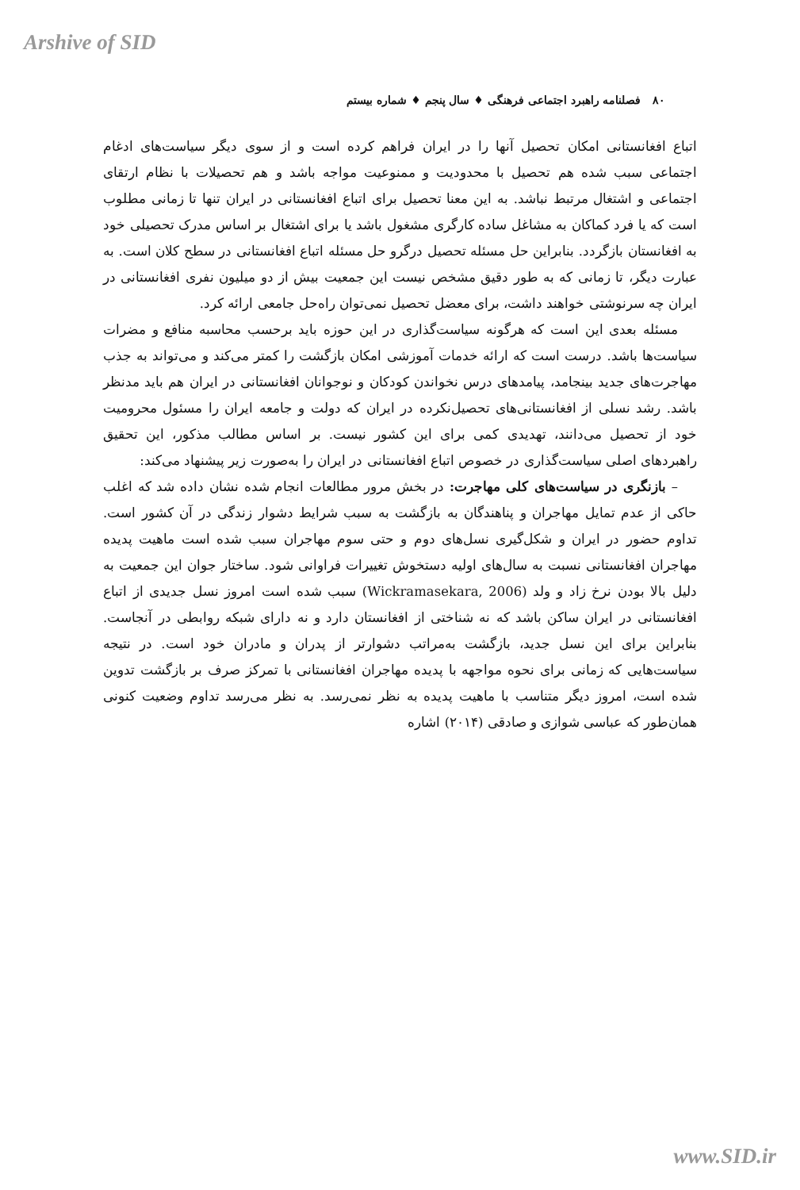Arshive of SID
۸۰ فصلنامه راهبرد اجتماعی فرهنگی ♦ سال پنجم ♦ شماره بیستم
اتباع افغانستانی امکان تحصیل آنها را در ایران فراهم کرده است و از سوی دیگر سیاست‌های ادغام اجتماعی سبب شده هم تحصیل با محدودیت و ممنوعیت مواجه باشد و هم تحصیلات با نظام ارتقای اجتماعی و اشتغال مرتبط نباشد. به این معنا تحصیل برای اتباع افغانستانی در ایران تنها تا زمانی مطلوب است که یا فرد کماکان به مشاغل ساده کارگری مشغول باشد یا برای اشتغال بر اساس مدرک تحصیلی خود به افغانستان بازگردد. بنابراین حل مسئله تحصیل درگرو حل مسئله اتباع افغانستانی در سطح کلان است. به عبارت دیگر، تا زمانی که به طور دقیق مشخص نیست این جمعیت بیش از دو میلیون نفری افغانستانی در ایران چه سرنوشتی خواهند داشت، برای معضل تحصیل نمی‌توان راه‌حل جامعی ارائه کرد.
مسئله بعدی این است که هرگونه سیاست‌گذاری در این حوزه باید برحسب محاسبه منافع و مضرات سیاست‌ها باشد. درست است که ارائه خدمات آموزشی امکان بازگشت را کمتر می‌کند و می‌تواند به جذب مهاجرت‌های جدید بینجامد، پیامدهای درس نخواندن کودکان و نوجوانان افغانستانی در ایران هم باید مدنظر باشد. رشد نسلی از افغانستانی‌های تحصیل‌نکرده در ایران که دولت و جامعه ایران را مسئول محرومیت خود از تحصیل می‌دانند، تهدیدی کمی برای این کشور نیست. بر اساس مطالب مذکور، این تحقیق راهبردهای اصلی سیاست‌گذاری در خصوص اتباع افغانستانی در ایران را به‌صورت زیر پیشنهاد می‌کند:
– بازنگری در سیاست‌های کلی مهاجرت: در بخش مرور مطالعات انجام شده نشان داده شد که اغلب حاکی از عدم تمایل مهاجران و پناهندگان به بازگشت به سبب شرایط دشوار زندگی در آن کشور است. تداوم حضور در ایران و شکل‌گیری نسل‌های دوم و حتی سوم مهاجران سبب شده است ماهیت پدیده مهاجران افغانستانی نسبت به سال‌های اولیه دستخوش تغییرات فراوانی شود. ساختار جوان این جمعیت به دلیل بالا بودن نرخ زاد و ولد (Wickramasekara, 2006) سبب شده است امروز نسل جدیدی از اتباع افغانستانی در ایران ساکن باشد که نه شناختی از افغانستان دارد و نه دارای شبکه روابطی در آنجاست. بنابراین برای این نسل جدید، بازگشت به‌مراتب دشوارتر از پدران و مادران خود است. در نتیجه سیاست‌هایی که زمانی برای نحوه مواجهه با پدیده مهاجران افغانستانی با تمرکز صرف بر بازگشت تدوین شده است، امروز دیگر متناسب با ماهیت پدیده به نظر نمی‌رسد. به نظر می‌رسد تداوم وضعیت کنونی همان‌طور که عباسی شوازی و صادقی (۲۰۱۴) اشاره
www.SID.ir